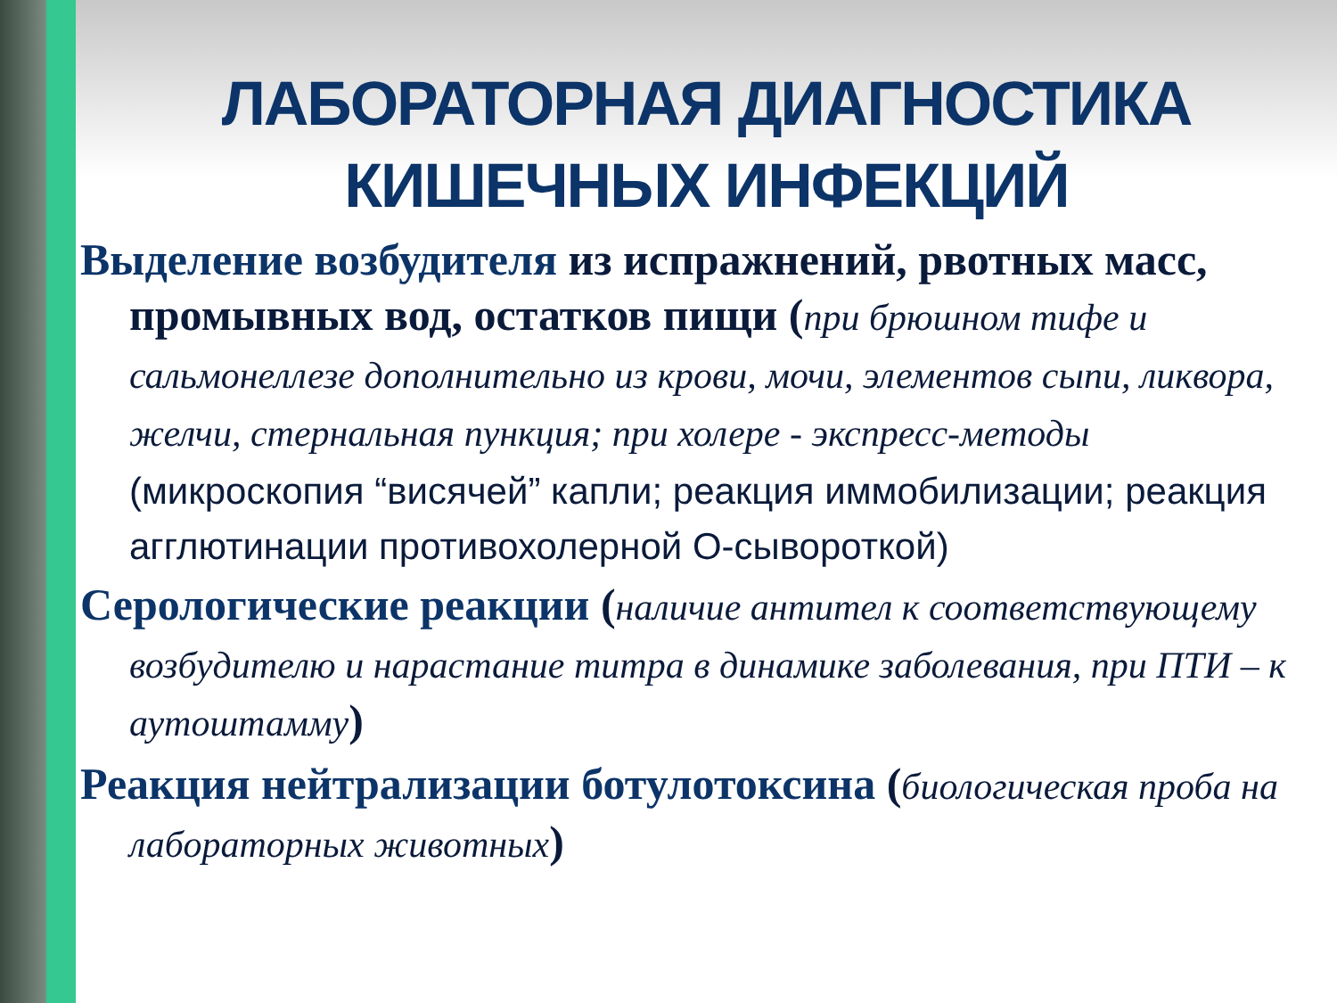ЛАБОРАТОРНАЯ ДИАГНОСТИКА
КИШЕЧНЫХ ИНФЕКЦИЙ
Выделение возбудителя из испражнений, рвотных масс, промывных вод, остатков пищи (при брюшном тифе и сальмонеллезе дополнительно из крови, мочи, элементов сыпи, ликвора, желчи, стернальная пункция; при холере - экспресс-методы (микроскопия “висячей” капли; реакция иммобилизации; реакция агглютинации противохолерной О-сывороткой)
Серологические реакции (наличие антител к соответствующему возбудителю и нарастание титра в динамике заболевания, при ПТИ – к аутоштамму)
Реакция нейтрализации ботулотоксина (биологическая проба на лабораторных животных)